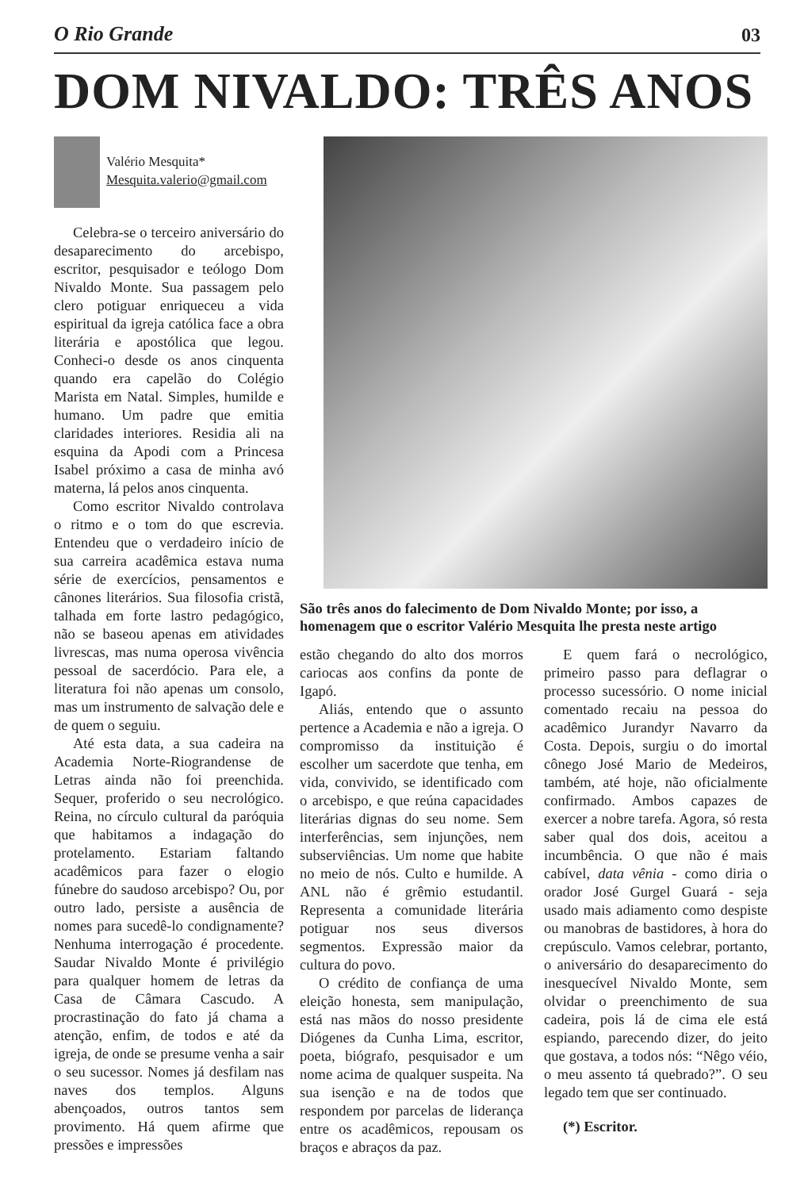O Rio Grande 03
DOM NIVALDO: TRÊS ANOS
Valério Mesquita*
Mesquita.valerio@gmail.com
Celebra-se o terceiro aniversário do desaparecimento do arcebispo, escritor, pesquisador e teólogo Dom Nivaldo Monte. Sua passagem pelo clero potiguar enriqueceu a vida espiritual da igreja católica face a obra literária e apostólica que legou. Conheci-o desde os anos cinquenta quando era capelão do Colégio Marista em Natal. Simples, humilde e humano. Um padre que emitia claridades interiores. Residia ali na esquina da Apodi com a Princesa Isabel próximo a casa de minha avó materna, lá pelos anos cinquenta.
Como escritor Nivaldo controlava o ritmo e o tom do que escrevia. Entendeu que o verdadeiro início de sua carreira acadêmica estava numa série de exercícios, pensamentos e cânones literários. Sua filosofia cristã, talhada em forte lastro pedagógico, não se baseou apenas em atividades livrescas, mas numa operosa vivência pessoal de sacerdócio. Para ele, a literatura foi não apenas um consolo, mas um instrumento de salvação dele e de quem o seguiu.
Até esta data, a sua cadeira na Academia Norte-Riograndense de Letras ainda não foi preenchida. Sequer, proferido o seu necrológico. Reina, no círculo cultural da paróquia que habitamos a indagação do protelamento. Estariam faltando acadêmicos para fazer o elogio fúnebre do saudoso arcebispo? Ou, por outro lado, persiste a ausência de nomes para sucedê-lo condignamente? Nenhuma interrogação é procedente. Saudar Nivaldo Monte é privilégio para qualquer homem de letras da Casa de Câmara Cascudo. A procrastinação do fato já chama a atenção, enfim, de todos e até da igreja, de onde se presume venha a sair o seu sucessor. Nomes já desfilam nas naves dos templos. Alguns abençoados, outros tantos sem provimento. Há quem afirme que pressões e impressões
São três anos do falecimento de Dom Nivaldo Monte; por isso, a homenagem que o escritor Valério Mesquita lhe presta neste artigo
estão chegando do alto dos morros cariocas aos confins da ponte de Igapó.
Aliás, entendo que o assunto pertence a Academia e não a igreja. O compromisso da instituição é escolher um sacerdote que tenha, em vida, convivido, se identificado com o arcebispo, e que reúna capacidades literárias dignas do seu nome. Sem interferências, sem injunções, nem subserviências. Um nome que habite no meio de nós. Culto e humilde. A ANL não é grêmio estudantil. Representa a comunidade literária potiguar nos seus diversos segmentos. Expressão maior da cultura do povo.
O crédito de confiança de uma eleição honesta, sem manipulação, está nas mãos do nosso presidente Diógenes da Cunha Lima, escritor, poeta, biógrafo, pesquisador e um nome acima de qualquer suspeita. Na sua isenção e na de todos que respondem por parcelas de liderança entre os acadêmicos, repousam os braços e abraços da paz.
E quem fará o necrológico, primeiro passo para deflagrar o processo sucessório. O nome inicial comentado recaiu na pessoa do acadêmico Jurandyr Navarro da Costa. Depois, surgiu o do imortal cônego José Mario de Medeiros, também, até hoje, não oficialmente confirmado. Ambos capazes de exercer a nobre tarefa. Agora, só resta saber qual dos dois, aceitou a incumbência. O que não é mais cabível, data vênia - como diria o orador José Gurgel Guará - seja usado mais adiamento como despiste ou manobras de bastidores, à hora do crepúsculo. Vamos celebrar, portanto, o aniversário do desaparecimento do inesquecível Nivaldo Monte, sem olvidar o preenchimento de sua cadeira, pois lá de cima ele está espiando, parecendo dizer, do jeito que gostava, a todos nós: “Nêgo véio, o meu assento tá quebrado?”. O seu legado tem que ser continuado.
(*) Escritor.